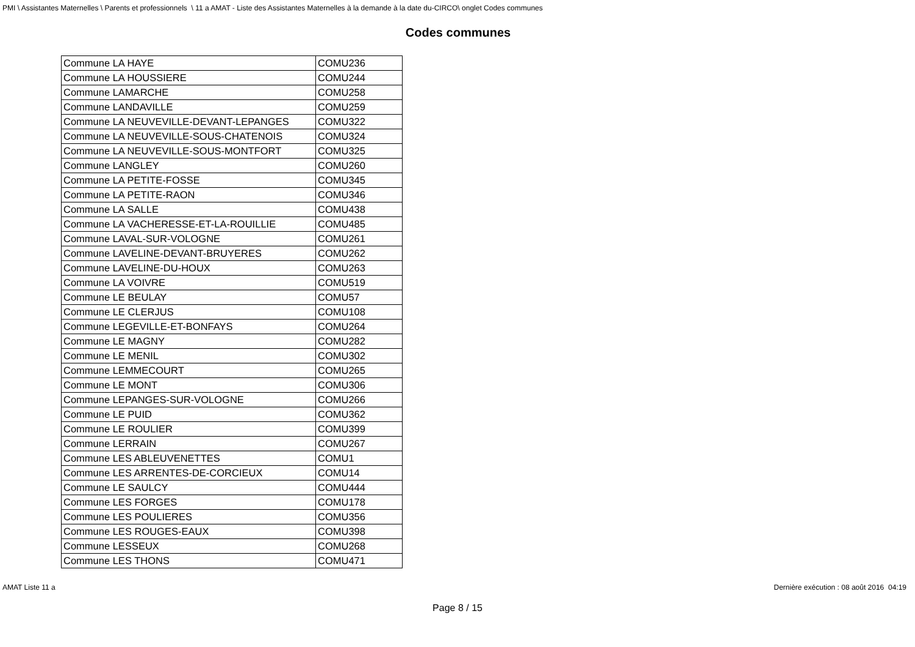PMI \ Assistantes Maternelles \ Parents et professionnels \ 11 a AMAT - Liste des Assistantes Maternelles à la demande à la date du-CIRCO\ onglet Codes communes
Codes communes
| Commune LA HAYE | COMU236 |
| Commune LA HOUSSIERE | COMU244 |
| Commune LAMARCHE | COMU258 |
| Commune LANDAVILLE | COMU259 |
| Commune LA NEUVEVILLE-DEVANT-LEPANGES | COMU322 |
| Commune LA NEUVEVILLE-SOUS-CHATENOIS | COMU324 |
| Commune LA NEUVEVILLE-SOUS-MONTFORT | COMU325 |
| Commune LANGLEY | COMU260 |
| Commune LA PETITE-FOSSE | COMU345 |
| Commune LA PETITE-RAON | COMU346 |
| Commune LA SALLE | COMU438 |
| Commune LA VACHERESSE-ET-LA-ROUILLIE | COMU485 |
| Commune LAVAL-SUR-VOLOGNE | COMU261 |
| Commune LAVELINE-DEVANT-BRUYERES | COMU262 |
| Commune LAVELINE-DU-HOUX | COMU263 |
| Commune LA VOIVRE | COMU519 |
| Commune LE BEULAY | COMU57 |
| Commune LE CLERJUS | COMU108 |
| Commune LEGEVILLE-ET-BONFAYS | COMU264 |
| Commune LE MAGNY | COMU282 |
| Commune LE MENIL | COMU302 |
| Commune LEMMECOURT | COMU265 |
| Commune LE MONT | COMU306 |
| Commune LEPANGES-SUR-VOLOGNE | COMU266 |
| Commune LE PUID | COMU362 |
| Commune LE ROULIER | COMU399 |
| Commune LERRAIN | COMU267 |
| Commune LES ABLEUVENETTES | COMU1 |
| Commune LES ARRENTES-DE-CORCIEUX | COMU14 |
| Commune LE SAULCY | COMU444 |
| Commune LES FORGES | COMU178 |
| Commune LES POULIERES | COMU356 |
| Commune LES ROUGES-EAUX | COMU398 |
| Commune LESSEUX | COMU268 |
| Commune LES THONS | COMU471 |
AMAT Liste 11 a Dernière exécution : 08 août 2016 04:19
Page 8 / 15